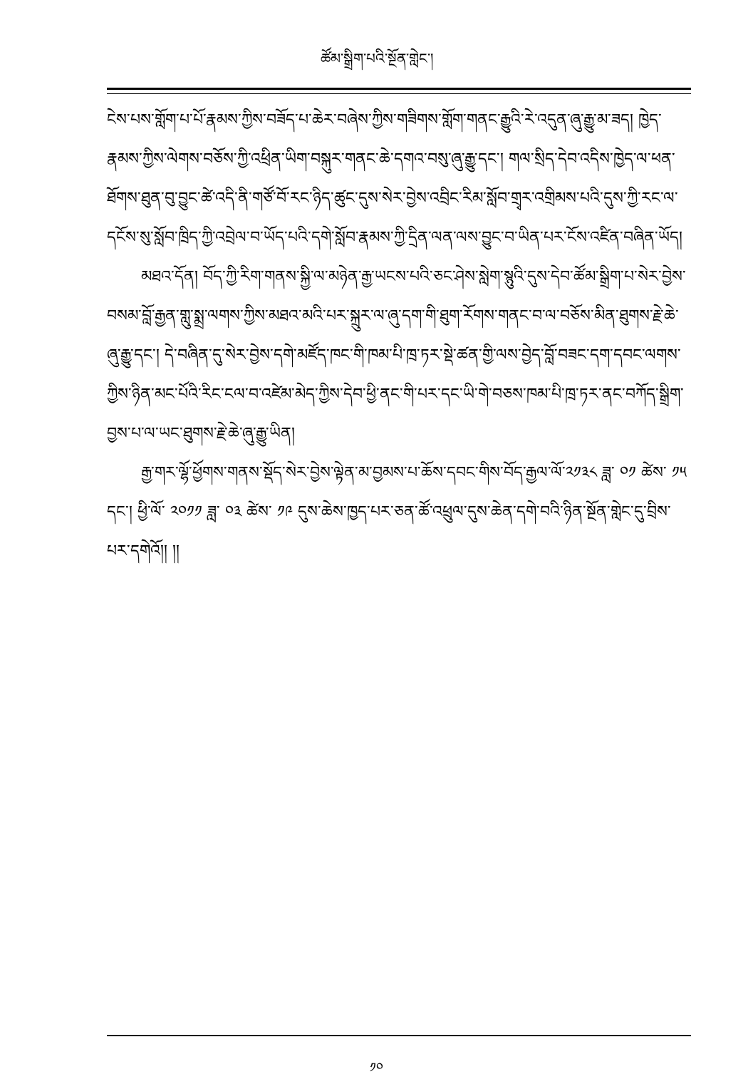ཚོམ་སྒྲིག་པའི་སྔོན་གླེང་།
ངེས་པས་གློག་པ་པོ་རྣམས་ཀྱིས་བཟོད་པ་ཆེར་བཞེས་ཀྱིས་གཟིགས་གློག་གནང་རྒྱུའི་རེ་འདུན་ཞུ་རྒྱུ་མ་ཟད། ཁྱེད་རྣམས་ཀྱིས་ལེགས་བཅོས་ཀྱི་འཕྲིན་ཡིག་བསྐུར་གནང་ཆེ་དགའ་བསུ་ཞུ་རྒྱུ་དང་། གལ་སྲིད་དེབ་འདིས་ཁྱེད་ལ་ཕན་ཐོགས་ཐུན་བུ་བྱུང་ཚེ་འདི་ནི་གཙོ་བོ་རང་ཉིད་ཚུང་དུས་སེར་བྱེས་འབྲིང་རིམ་སློབ་གྲྭར་འགྲིམས་པའི་དུས་ཀྱི་རང་ལ་དངོས་སུ་སློབ་ཁྲིད་ཀྱི་འབྲེལ་བ་ཡོད་པའི་དགེ་སློབ་རྣམས་ཀྱི་དྲིན་ལན་ལས་བྱུང་བ་ཡིན་པར་ངོས་འཛིན་བཞིན་ཡོད།
མཐའ་དོན། བོད་ཀྱི་རིག་གནས་སྐྱི་ལ་མཉེན་རྒྱ་ཡངས་པའི་ཅང་ཤེས་སླེག་སྙུའི་དུས་དེབ་ཚོམ་སྒྲིག་པ་སེར་བྱེས་བསམ་བློ་རྒྱན་གླུ་སྨྲ་ལགས་ཀྱིས་མཐའ་མའི་པར་སྐྲུར་ལ་ཞུ་དག་གི་ཐུག་རོགས་གནང་བ་ལ་བཅོས་མིན་ཐུགས་རྗེ་ཆེ་ཞུ་རྒྱུ་དང་། དེ་བཞིན་དུ་སེར་བྱེས་དགེ་མཛོད་ཁང་གི་ཁམ་པི་ཁྲ་ཏར་སྡེ་ཚན་གྱི་ལས་བྱེད་བློ་བཟང་དག་དབང་ལགས་ཀྱིས་ཉིན་མང་པོའི་རིང་ངལ་བ་འཛེམ་མེད་ཀྱིས་དེབ་ཕྱི་ནང་གི་པར་དང་ཡི་གེ་བཅས་ཁམ་པི་ཁྲ་ཏར་ནང་བཀོད་སྒྲིག་བྱས་པ་ལ་ཡང་ཐུགས་རྗེ་ཆེ་ཞུ་རྒྱུ་ཡིན།
རྒྱ་གར་ལྷོ་ཕྱོགས་གནས་སྡོད་སེར་བྱེས་ལྟེན་མ་བྱམས་པ་ཆོས་དབང་གིས་བོད་རྒྱལ་ལོ་༢༡༣༨ ཟླ་ ༠༡ ཚེས་ ༡༥ དང་། ཕྱི་ལོ་ ༢༠༡༡ ཟླ་ ༠༣ ཚེས་ ༡༩ དུས་ཆེས་ཁྱད་པར་ཅན་ཚོ་འཕྲུལ་དུས་ཆེན་དགེ་བའི་ཉིན་སྔོན་གླེང་དུ་བྲིས་པར་དགེའོ།། །།
༡༠